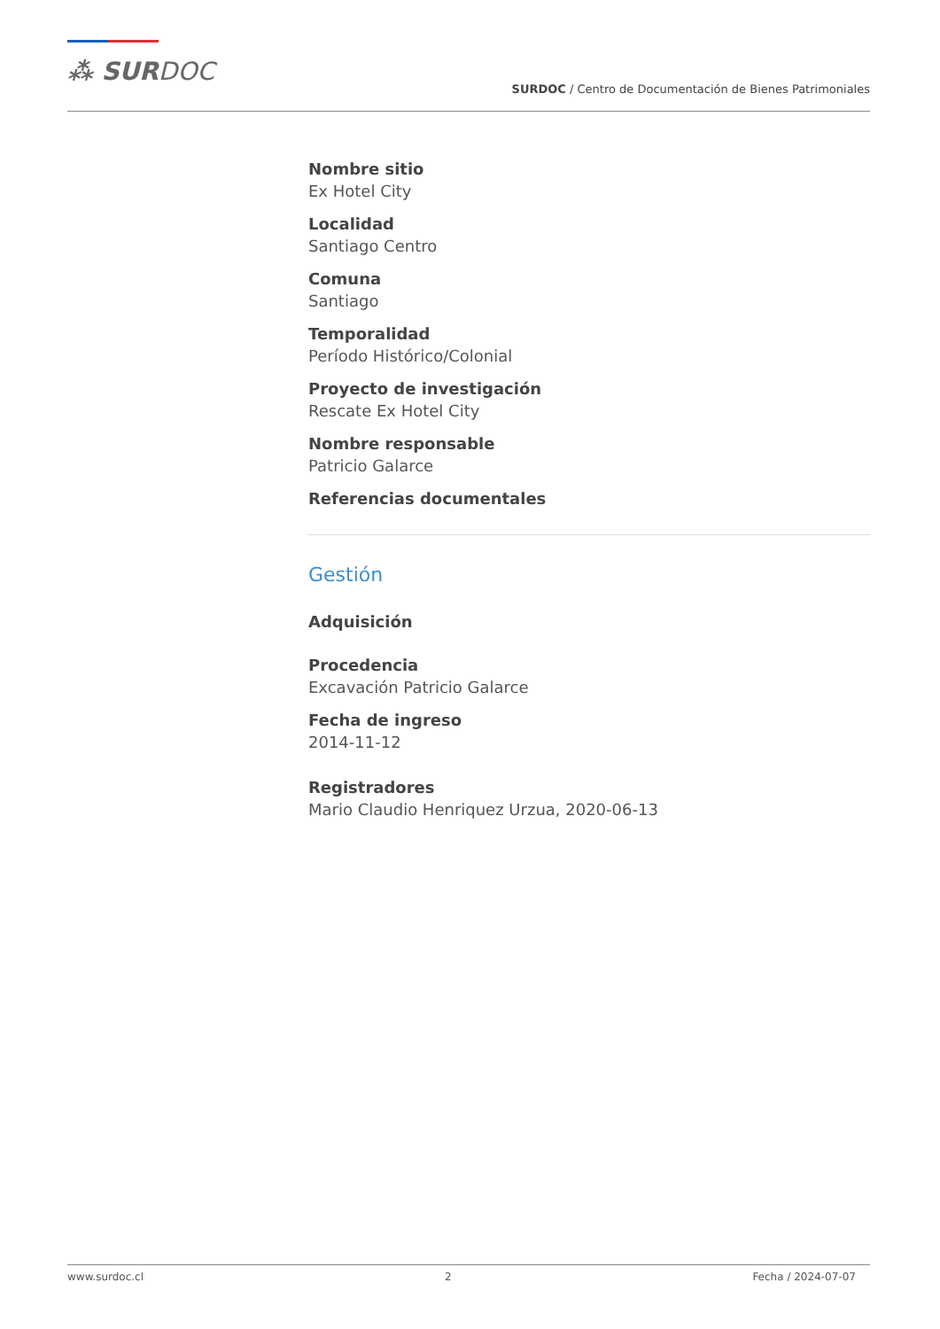⁂ SURDOC
SURDOC / Centro de Documentación de Bienes Patrimoniales
Nombre sitio
Ex Hotel City
Localidad
Santiago Centro
Comuna
Santiago
Temporalidad
Período Histórico/Colonial
Proyecto de investigación
Rescate Ex Hotel City
Nombre responsable
Patricio Galarce
Referencias documentales
Gestión
Adquisición
Procedencia
Excavación Patricio Galarce
Fecha de ingreso
2014-11-12
Registradores
Mario Claudio Henriquez Urzua, 2020-06-13
www.surdoc.cl 2 Fecha / 2024-07-07